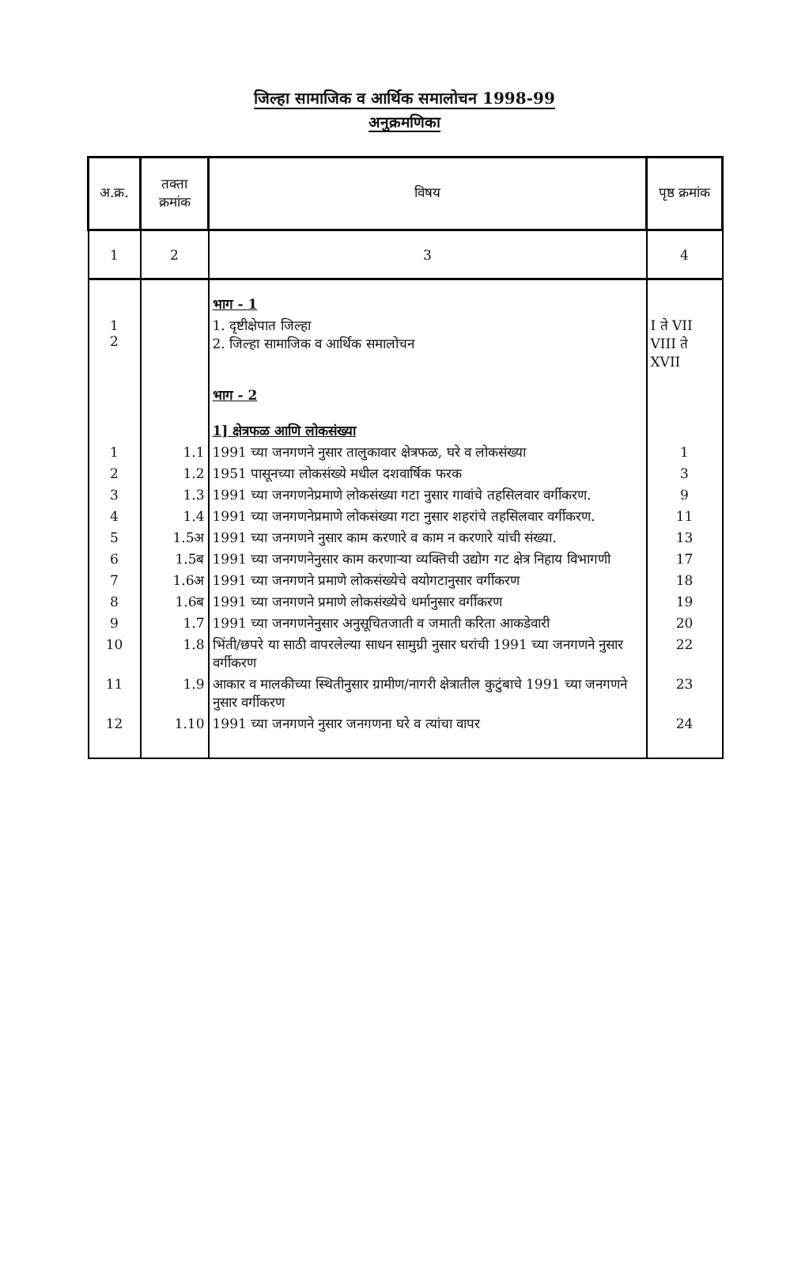जिल्हा सामाजिक व आर्थिक समालोचन 1998-99
अनुक्रमणिका
| अ.क्र. | तक्ता क्रमांक | विषय | पृष्ठ क्रमांक |
| --- | --- | --- | --- |
| 1 | 2 | 3 | 4 |
| | | भाग - 1 | |
| 1 2 | | 1. दृष्टीक्षेपात जिल्हा 2. जिल्हा सामाजिक व आर्थिक समालोचन | I ते VII VIII ते XVII |
| | | भाग - 2 | |
| | | 1] क्षेत्रफळ आणि लोकसंख्या | |
| 1 | 1.1 | 1991 च्या जनगणने नुसार तालुकावार क्षेत्रफळ, घरे व लोकसंख्या | 1 |
| 2 | 1.2 | 1951 पासूनच्या लोकसंख्ये मधील दशवार्षिक फरक | 3 |
| 3 | 1.3 | 1991 च्या जनगणनेप्रमाणे लोकसंख्या गटा नुसार गावांचे तहसिलवार वर्गीकरण. | 9 |
| 4 | 1.4 | 1991 च्या जनगणनेप्रमाणे लोकसंख्या गटा नुसार शहरांचे तहसिलवार वर्गीकरण. | 11 |
| 5 | 1.5अ | 1991 च्या जनगणने नुसार काम करणारे व काम न करणारे यांची संख्या. | 13 |
| 6 | 1.5ब | 1991 च्या जनगणनेनुसार काम करणाऱ्या व्यक्तिची उद्योग गट क्षेत्र निहाय विभागणी | 17 |
| 7 | 1.6अ | 1991 च्या जनगणने प्रमाणे लोकसंख्येचे वयोगटानुसार वर्गीकरण | 18 |
| 8 | 1.6ब | 1991 च्या जनगणने प्रमाणे लोकसंख्येचे धर्मानुसार वर्गीकरण | 19 |
| 9 | 1.7 | 1991 च्या जनगणनेनुसार अनुसूचितजाती व जमाती करिता आकडेवारी | 20 |
| 10 | 1.8 | भिंती/छपरे या साठी वापरलेल्या साधन सामुग्री नुसार घरांची 1991 च्या जनगणने नुसार वर्गीकरण | 22 |
| 11 | 1.9 | आकार व मालकीच्या स्थितीनुसार ग्रामीण/नागरी क्षेत्रातील कुटुंबाचे 1991 च्या जनगणने नुसार वर्गीकरण | 23 |
| 12 | 1.10 | 1991 च्या जनगणने नुसार जनगणना घरे व त्यांचा वापर | 24 |